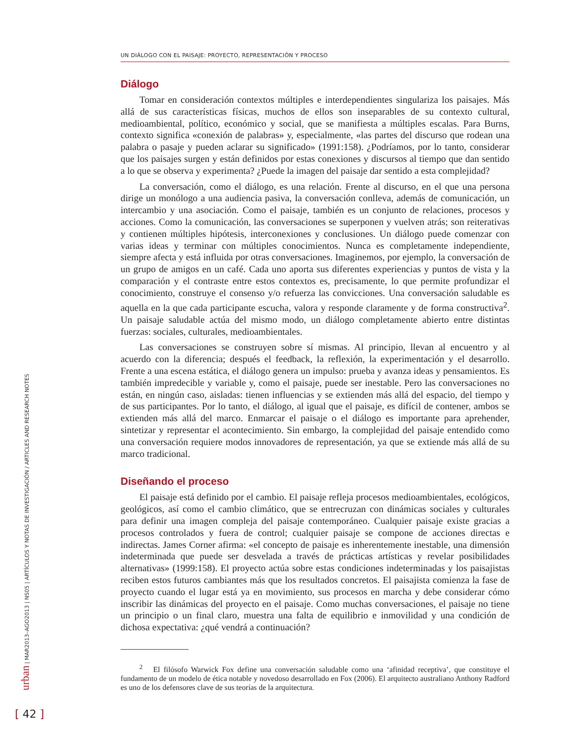UN DIÁLOGO CON EL PAISAJE: PROYECTO, REPRESENTACIÓN Y PROCESO
Diálogo
Tomar en consideración contextos múltiples e interdependientes singulariza los paisajes. Más allá de sus características físicas, muchos de ellos son inseparables de su contexto cultural, medioambiental, político, económico y social, que se manifiesta a múltiples escalas. Para Burns, contexto significa «conexión de palabras» y, especialmente, «las partes del discurso que rodean una palabra o pasaje y pueden aclarar su significado» (1991:158). ¿Podríamos, por lo tanto, considerar que los paisajes surgen y están definidos por estas conexiones y discursos al tiempo que dan sentido a lo que se observa y experimenta? ¿Puede la imagen del paisaje dar sentido a esta complejidad?
La conversación, como el diálogo, es una relación. Frente al discurso, en el que una persona dirige un monólogo a una audiencia pasiva, la conversación conlleva, además de comunicación, un intercambio y una asociación. Como el paisaje, también es un conjunto de relaciones, procesos y acciones. Como la comunicación, las conversaciones se superponen y vuelven atrás; son reiterativas y contienen múltiples hipótesis, interconexiones y conclusiones. Un diálogo puede comenzar con varias ideas y terminar con múltiples conocimientos. Nunca es completamente independiente, siempre afecta y está influida por otras conversaciones. Imaginemos, por ejemplo, la conversación de un grupo de amigos en un café. Cada uno aporta sus diferentes experiencias y puntos de vista y la comparación y el contraste entre estos contextos es, precisamente, lo que permite profundizar el conocimiento, construye el consenso y/o refuerza las convicciones. Una conversación saludable es aquella en la que cada participante escucha, valora y responde claramente y de forma constructiva<sup>2</sup>. Un paisaje saludable actúa del mismo modo, un diálogo completamente abierto entre distintas fuerzas: sociales, culturales, medioambientales.
Las conversaciones se construyen sobre sí mismas. Al principio, llevan al encuentro y al acuerdo con la diferencia; después el feedback, la reflexión, la experimentación y el desarrollo. Frente a una escena estática, el diálogo genera un impulso: prueba y avanza ideas y pensamientos. Es también impredecible y variable y, como el paisaje, puede ser inestable. Pero las conversaciones no están, en ningún caso, aisladas: tienen influencias y se extienden más allá del espacio, del tiempo y de sus participantes. Por lo tanto, el diálogo, al igual que el paisaje, es difícil de contener, ambos se extienden más allá del marco. Enmarcar el paisaje o el diálogo es importante para aprehender, sintetizar y representar el acontecimiento. Sin embargo, la complejidad del paisaje entendido como una conversación requiere modos innovadores de representación, ya que se extiende más allá de su marco tradicional.
Diseñando el proceso
El paisaje está definido por el cambio. El paisaje refleja procesos medioambientales, ecológicos, geológicos, así como el cambio climático, que se entrecruzan con dinámicas sociales y culturales para definir una imagen compleja del paisaje contemporáneo. Cualquier paisaje existe gracias a procesos controlados y fuera de control; cualquier paisaje se compone de acciones directas e indirectas. James Corner afirma: «el concepto de paisaje es inherentemente inestable, una dimensión indeterminada que puede ser desvelada a través de prácticas artísticas y revelar posibilidades alternativas» (1999:158). El proyecto actúa sobre estas condiciones indeterminadas y los paisajistas reciben estos futuros cambiantes más que los resultados concretos. El paisajista comienza la fase de proyecto cuando el lugar está ya en movimiento, sus procesos en marcha y debe considerar cómo inscribir las dinámicas del proyecto en el paisaje. Como muchas conversaciones, el paisaje no tiene un principio o un final claro, muestra una falta de equilibrio e inmovilidad y una condición de dichosa expectativa: ¿qué vendrá a continuación?
<sup>2</sup> El filósofo Warwick Fox define una conversación saludable como una ‘afinidad receptiva’, que constituye el fundamento de un modelo de ética notable y novedoso desarrollado en Fox (2006). El arquitecto australiano Anthony Radford es uno de los defensores clave de sus teorías de la arquitectura.
urban | MAR2013–AGO2013 | NS05 | ARTÍCULOS Y NOTAS DE INVESTIGACIÓN / ARTICLES AND RESEARCH NOTES
[ 42 ]